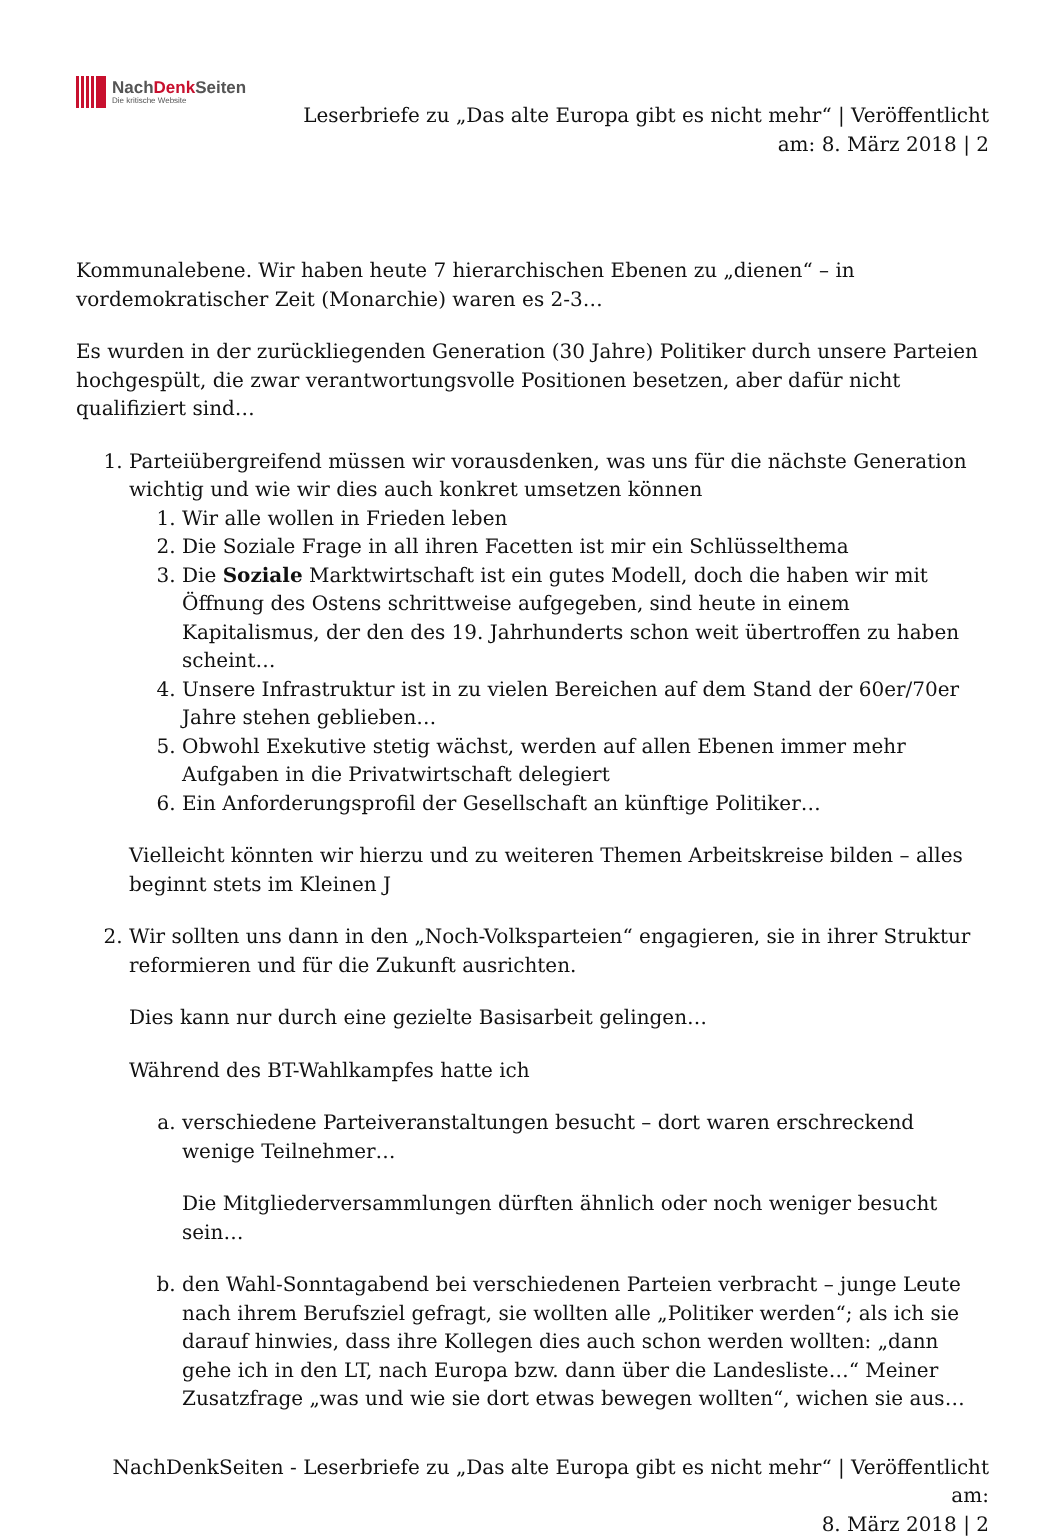NachDenk Seiten
Die kritische Website
Leserbriefe zu „Das alte Europa gibt es nicht mehr“ | Veröffentlicht
am: 8. März 2018 | 2
Kommunalebene. Wir haben heute 7 hierarchischen Ebenen zu „dienen“ – in vordemokratischer Zeit (Monarchie) waren es 2-3…
Es wurden in der zurückliegenden Generation (30 Jahre) Politiker durch unsere Parteien hochgespült, die zwar verantwortungsvolle Positionen besetzen, aber dafür nicht qualifiziert sind…
1. Parteiübergreifend müssen wir vorausdenken, was uns für die nächste Generation wichtig und wie wir dies auch konkret umsetzen können
1. Wir alle wollen in Frieden leben
2. Die Soziale Frage in all ihren Facetten ist mir ein Schlüsselthema
3. Die Soziale Marktwirtschaft ist ein gutes Modell, doch die haben wir mit Öffnung des Ostens schrittweise aufgegeben, sind heute in einem Kapitalismus, der den des 19. Jahrhunderts schon weit übertroffen zu haben scheint…
4. Unsere Infrastruktur ist in zu vielen Bereichen auf dem Stand der 60er/70er Jahre stehen geblieben…
5. Obwohl Exekutive stetig wächst, werden auf allen Ebenen immer mehr Aufgaben in die Privatwirtschaft delegiert
6. Ein Anforderungsprofil der Gesellschaft an künftige Politiker…
Vielleicht könnten wir hierzu und zu weiteren Themen Arbeitskreise bilden – alles beginnt stets im Kleinen J
2. Wir sollten uns dann in den „Noch-Volksparteien“ engagieren, sie in ihrer Struktur reformieren und für die Zukunft ausrichten.
Dies kann nur durch eine gezielte Basisarbeit gelingen…
Während des BT-Wahlkampfes hatte ich
a. verschiedene Parteiveranstaltungen besucht – dort waren erschreckend wenige Teilnehmer…
Die Mitgliederversammlungen dürften ähnlich oder noch weniger besucht sein…
b. den Wahl-Sonntagabend bei verschiedenen Parteien verbracht – junge Leute nach ihrem Berufsziel gefragt, sie wollten alle „Politiker werden“; als ich sie darauf hinwies, dass ihre Kollegen dies auch schon werden wollten: „dann gehe ich in den LT, nach Europa bzw. dann über die Landesliste…“ Meiner Zusatzfrage „was und wie sie dort etwas bewegen wollten“, wichen sie aus…
NachDenkSeiten - Leserbriefe zu „Das alte Europa gibt es nicht mehr“ | Veröffentlicht am:
8. März 2018 | 2